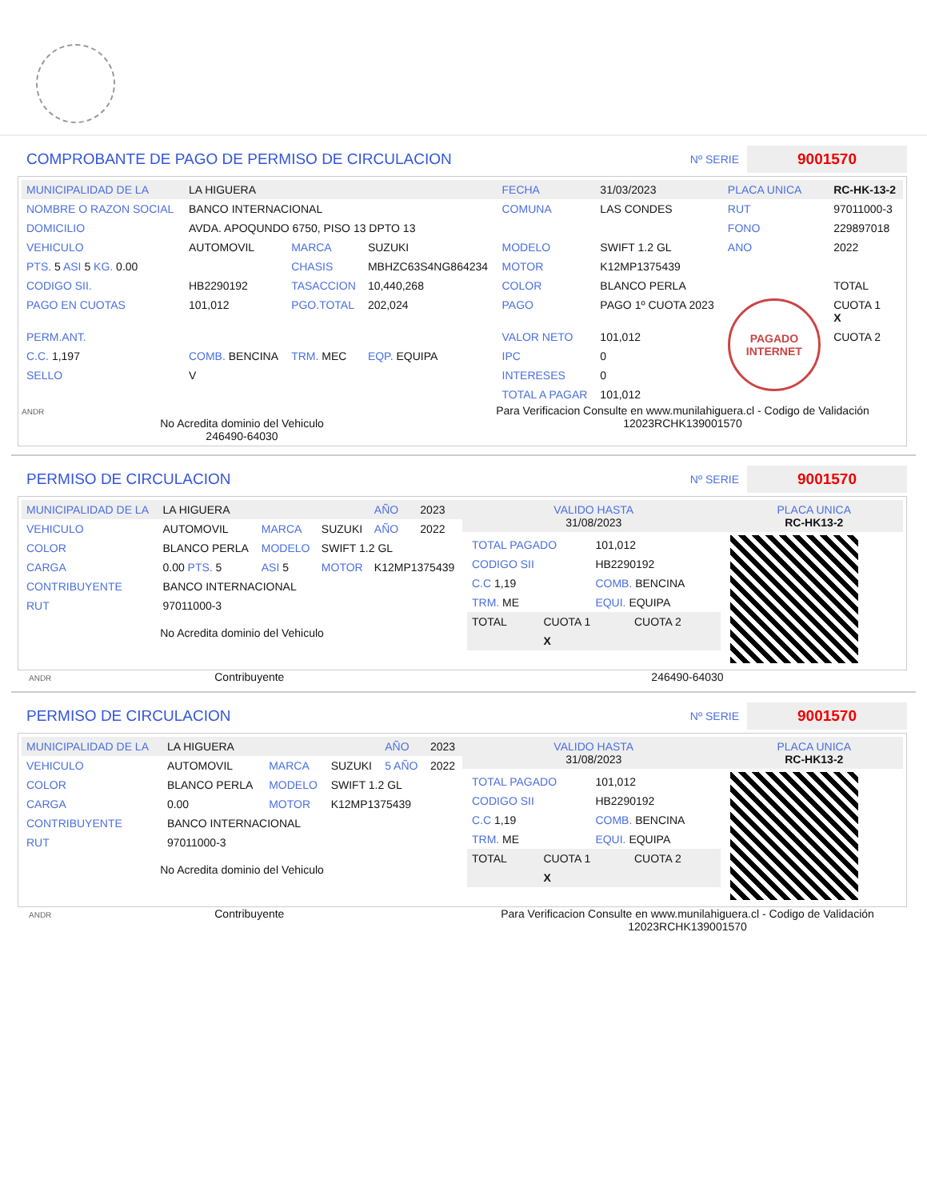COMPROBANTE DE PAGO DE PERMISO DE CIRCULACION
Nº SERIE 9001570
| MUNICIPALIDAD DE LA | LA HIGUERA | | | FECHA | 31/03/2023 | PLACA UNICA | RC-HK-13-2 |
| NOMBRE O RAZON SOCIAL | BANCO INTERNACIONAL | | | COMUNA | LAS CONDES | RUT | 97011000-3 |
| DOMICILIO | AVDA. APOQUNDO 6750, PISO 13 DPTO 13 | | | | | FONO | 229897018 |
| VEHICULO | AUTOMOVIL | MARCA | SUZUKI | MODELO | SWIFT 1.2 GL | ANO | 2022 |
| PTS. 5 ASI 5 KG. 0.00 | | CHASIS | MBHZC63S4NG864234 | MOTOR | K12MP1375439 | | |
| CODIGO SII. | HB2290192 | TASACCION | 10,440,268 | COLOR | BLANCO PERLA | | TOTAL |
| PAGO EN CUOTAS | 101,012 | PGO.TOTAL | 202,024 | PAGO | PAGO 1º CUOTA 2023 | PAGADO INTERNET | CUOTA 1 X |
| PERM.ANT. | | | | VALOR NETO | 101,012 | | CUOTA 2 |
| C.C. 1,197 | COMB. BENCINA | TRM. MEC | EQP. EQUIPA | IPC | 0 | | |
| SELLO | V | | | INTERESES | 0 | | |
| | | | | TOTAL A PAGAR | 101,012 | | |
ANDR
No Acredita dominio del Vehiculo
246490-64030
Para Verificacion Consulte en www.munilahiguera.cl - Codigo de Validación
12023RCHK139001570
PERMISO DE CIRCULACION
Nº SERIE 9001570
| MUNICIPALIDAD DE LA | LA HIGUERA | | | AÑO | 2023 |
| VEHICULO | AUTOMOVIL | MARCA | SUZUKI | AÑO | 2022 |
| COLOR | BLANCO PERLA | MODELO | SWIFT 1.2 GL | | |
| CARGA | 0.00 PTS. 5 | ASI 5 | MOTOR | K12MP1375439 | |
| CONTRIBUYENTE | BANCO INTERNACIONAL | | | | |
| RUT | 97011000-3 | | | | |
No Acredita dominio del Vehiculo
| VALIDO HASTA 31/08/2023 | PLACA UNICA RC-HK13-2 |
| / TOTAL PAGADO / 101,012 / / CODIGO SII / HB2290192 / / C.C 1,19 / COMB. BENCINA / / TRM. ME / EQUI. EQUIPA / / TOTAL / CUOTA 1 / CUOTA 2 / / / X / / | |
ANDR Contribuyente 246490-64030
PERMISO DE CIRCULACION
Nº SERIE 9001570
| MUNICIPALIDAD DE LA | LA HIGUERA | | | AÑO | 2023 |
| VEHICULO | AUTOMOVIL | MARCA | SUZUKI | 5 AÑO | 2022 |
| COLOR | BLANCO PERLA | MODELO | SWIFT 1.2 GL | | |
| CARGA | 0.00 | MOTOR | K12MP1375439 | | |
| CONTRIBUYENTE | BANCO INTERNACIONAL | | | | |
| RUT | 97011000-3 | | | | |
No Acredita dominio del Vehiculo
| VALIDO HASTA 31/08/2023 | PLACA UNICA RC-HK13-2 |
| / TOTAL PAGADO / 101,012 / / CODIGO SII / HB2290192 / / C.C 1,19 / COMB. BENCINA / / TRM. ME / EQUI. EQUIPA / / TOTAL / CUOTA 1 / CUOTA 2 / / / X / / | |
ANDR Contribuyente Para Verificacion Consulte en www.munilahiguera.cl - Codigo de Validación
12023RCHK139001570